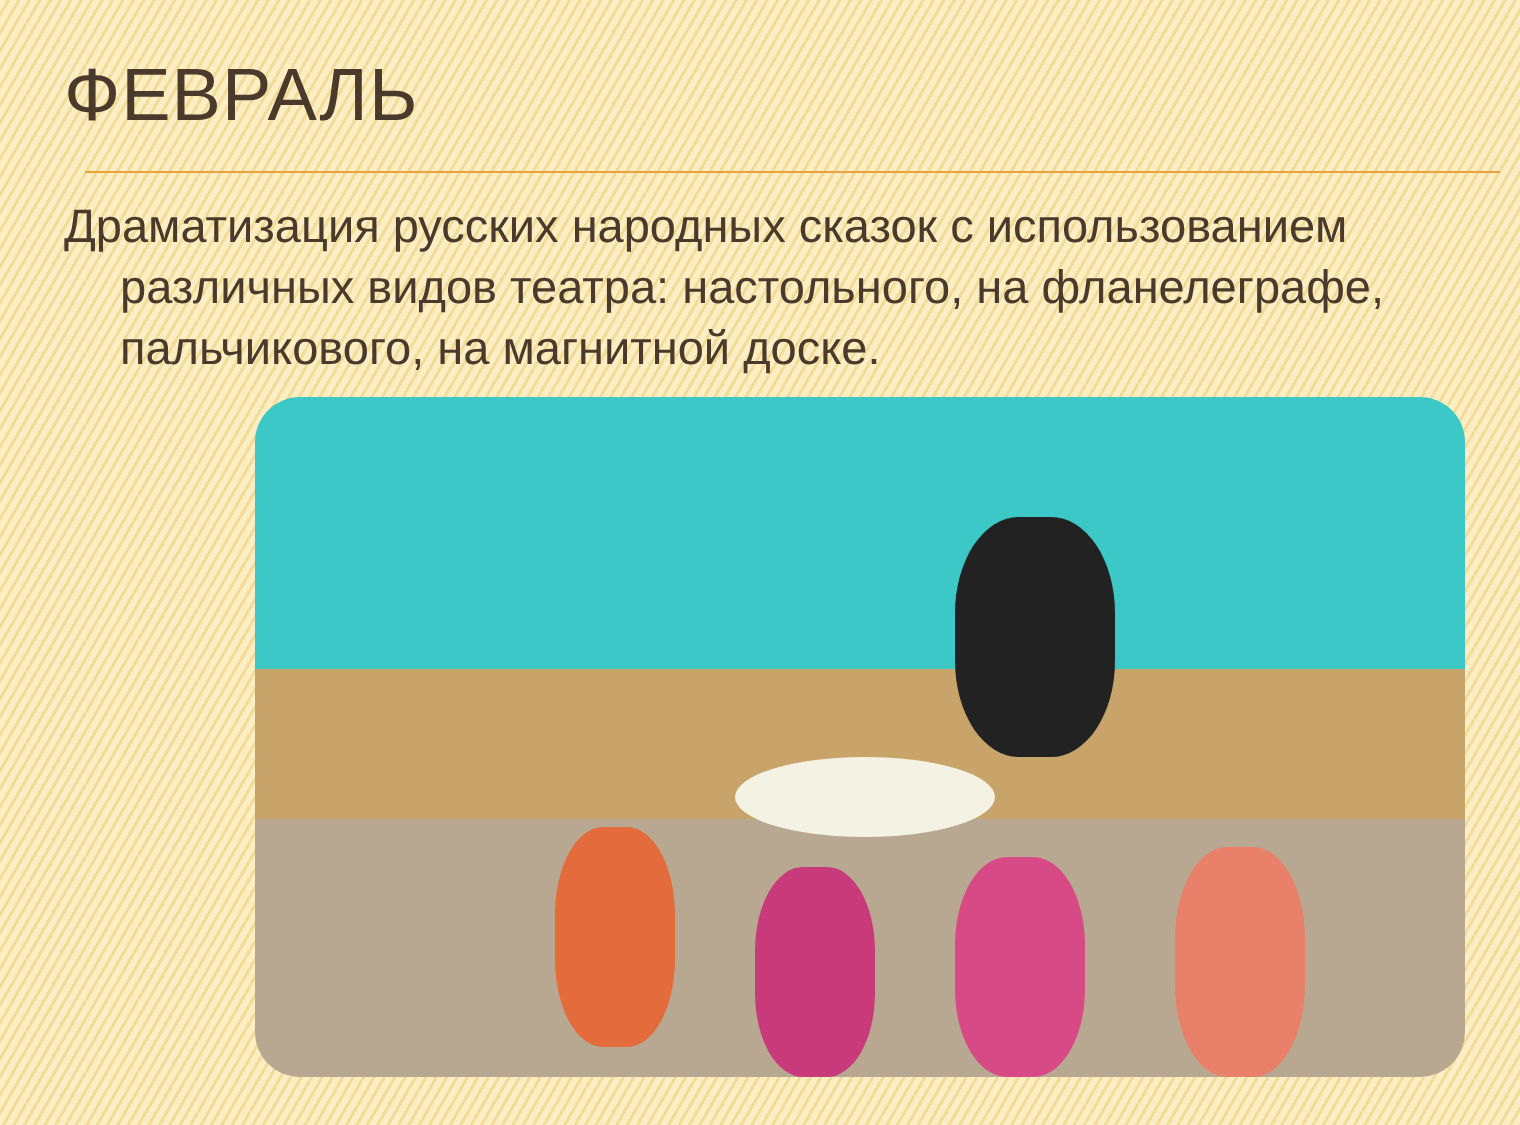ФЕВРАЛЬ
Драматизация русских народных сказок с использованием различных видов театра: настольного, на фланелеграфе, пальчикового, на магнитной доске.